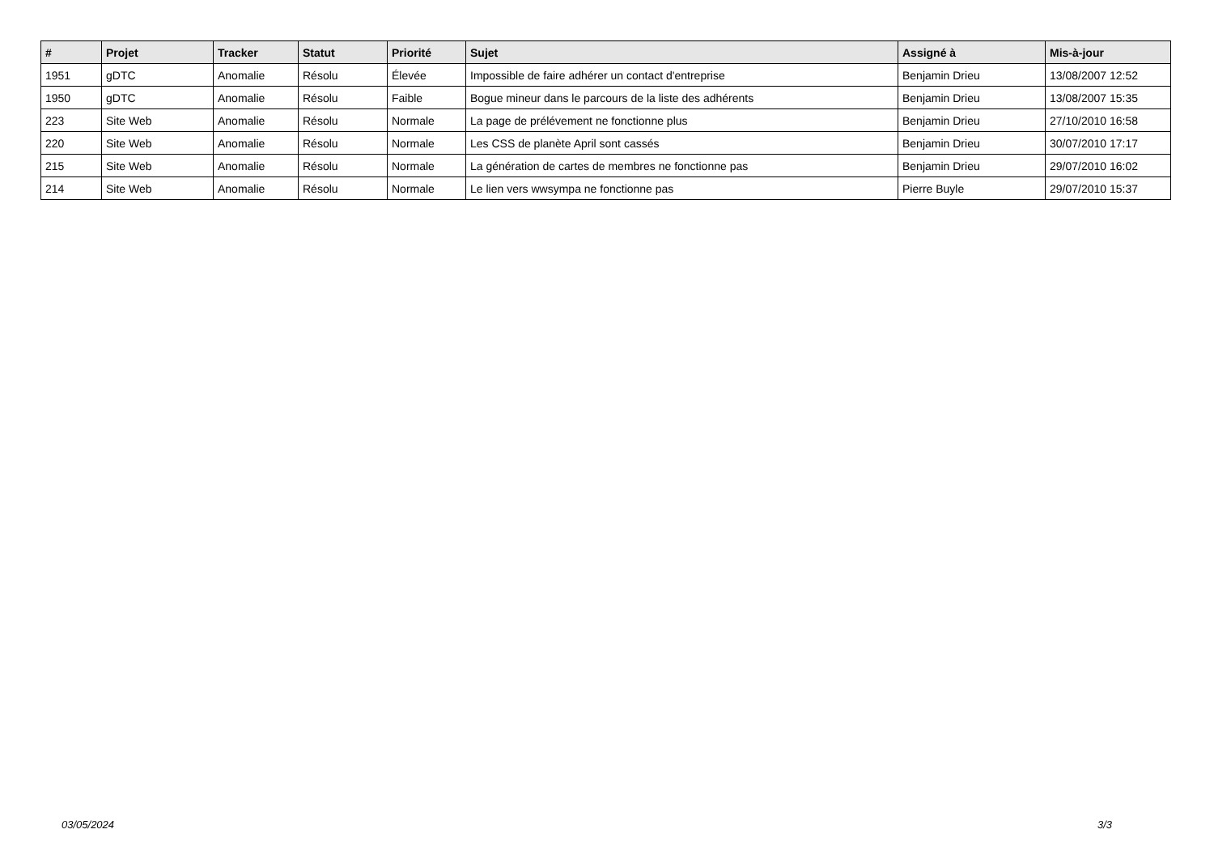| # | Projet | Tracker | Statut | Priorité | Sujet | Assigné à | Mis-à-jour |
| --- | --- | --- | --- | --- | --- | --- | --- |
| 1951 | gDTC | Anomalie | Résolu | Élevée | Impossible de faire adhérer un contact d'entreprise | Benjamin Drieu | 13/08/2007 12:52 |
| 1950 | gDTC | Anomalie | Résolu | Faible | Bogue mineur dans le parcours de la liste des adhérents | Benjamin Drieu | 13/08/2007 15:35 |
| 223 | Site Web | Anomalie | Résolu | Normale | La page de prélévement ne fonctionne plus | Benjamin Drieu | 27/10/2010 16:58 |
| 220 | Site Web | Anomalie | Résolu | Normale | Les CSS de planète April sont cassés | Benjamin Drieu | 30/07/2010 17:17 |
| 215 | Site Web | Anomalie | Résolu | Normale | La génération de cartes de membres ne fonctionne pas | Benjamin Drieu | 29/07/2010 16:02 |
| 214 | Site Web | Anomalie | Résolu | Normale | Le lien vers wwsympa ne fonctionne pas | Pierre Buyle | 29/07/2010 15:37 |
03/05/2024 3/3